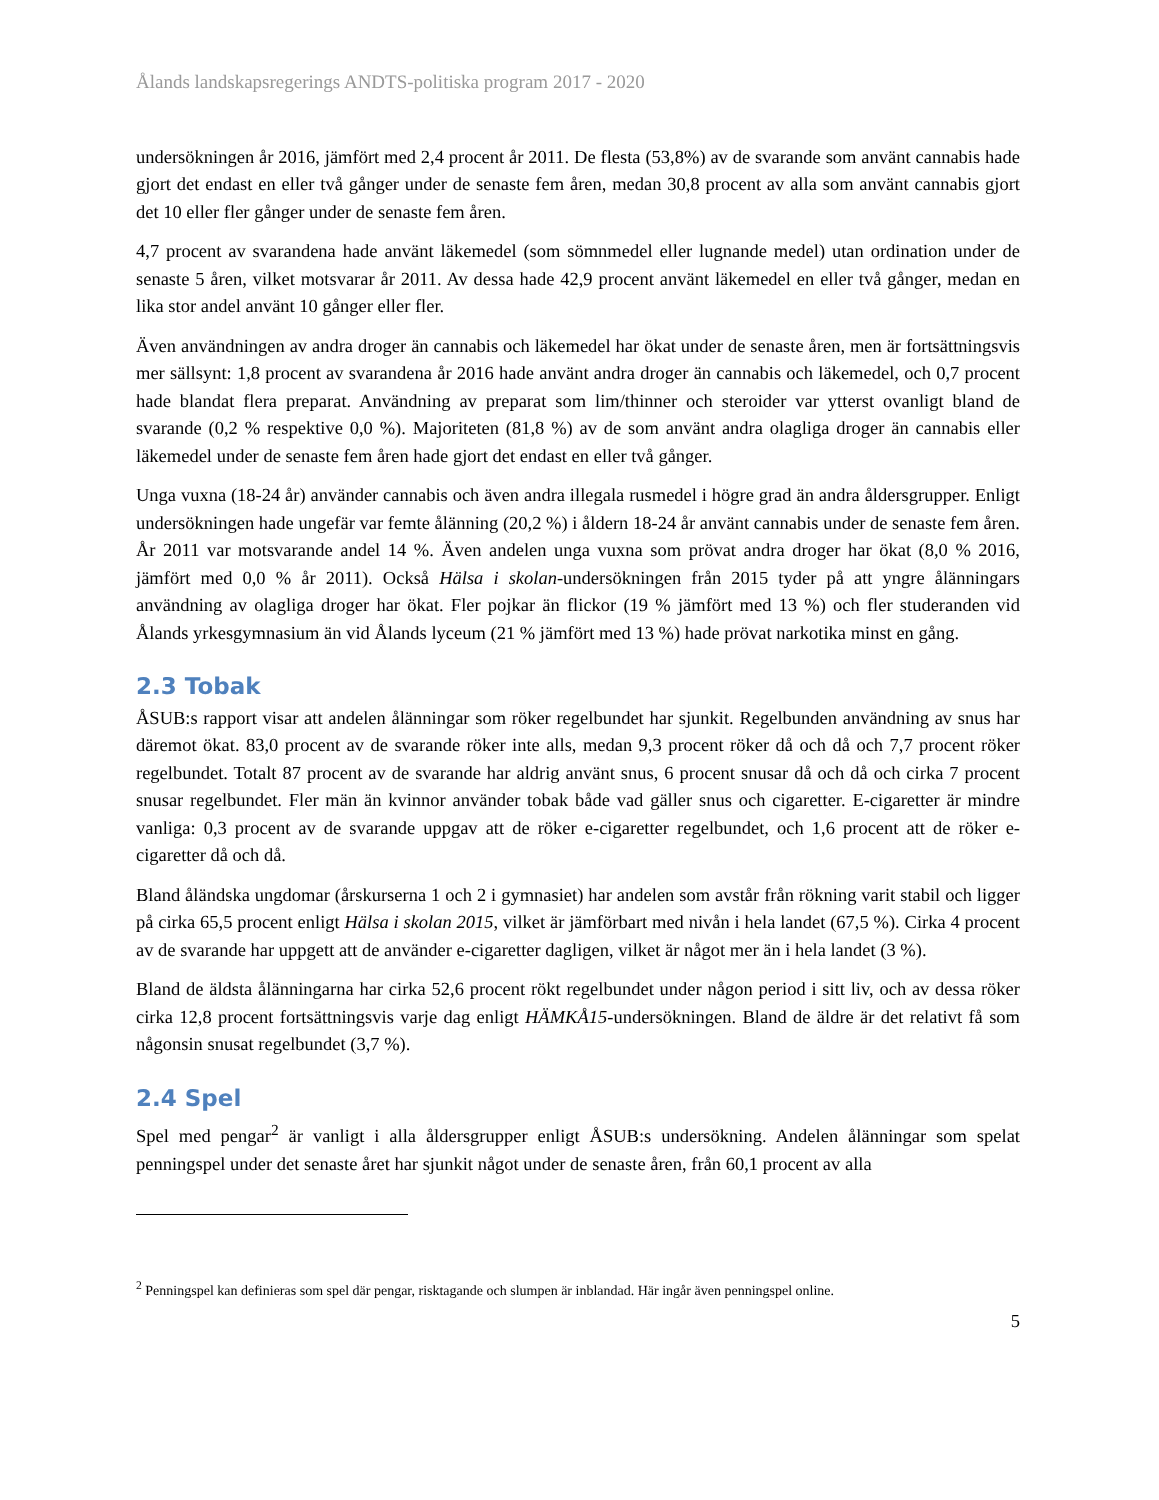Ålands landskapsregerings ANDTS-politiska program 2017 - 2020
undersökningen år 2016, jämfört med 2,4 procent år 2011. De flesta (53,8%) av de svarande som använt cannabis hade gjort det endast en eller två gånger under de senaste fem åren, medan 30,8 procent av alla som använt cannabis gjort det 10 eller fler gånger under de senaste fem åren.
4,7 procent av svarandena hade använt läkemedel (som sömnmedel eller lugnande medel) utan ordination under de senaste 5 åren, vilket motsvarar år 2011. Av dessa hade 42,9 procent använt läkemedel en eller två gånger, medan en lika stor andel använt 10 gånger eller fler.
Även användningen av andra droger än cannabis och läkemedel har ökat under de senaste åren, men är fortsättningsvis mer sällsynt: 1,8 procent av svarandena år 2016 hade använt andra droger än cannabis och läkemedel, och 0,7 procent hade blandat flera preparat. Användning av preparat som lim/thinner och steroider var ytterst ovanligt bland de svarande (0,2 % respektive 0,0 %). Majoriteten (81,8 %) av de som använt andra olagliga droger än cannabis eller läkemedel under de senaste fem åren hade gjort det endast en eller två gånger.
Unga vuxna (18-24 år) använder cannabis och även andra illegala rusmedel i högre grad än andra åldersgrupper. Enligt undersökningen hade ungefär var femte ålänning (20,2 %) i åldern 18-24 år använt cannabis under de senaste fem åren. År 2011 var motsvarande andel 14 %. Även andelen unga vuxna som prövat andra droger har ökat (8,0 % 2016, jämfört med 0,0 % år 2011). Också Hälsa i skolan-undersökningen från 2015 tyder på att yngre ålänningars användning av olagliga droger har ökat. Fler pojkar än flickor (19 % jämfört med 13 %) och fler studeranden vid Ålands yrkesgymnasium än vid Ålands lyceum (21 % jämfört med 13 %) hade prövat narkotika minst en gång.
2.3 Tobak
ÅSUB:s rapport visar att andelen ålänningar som röker regelbundet har sjunkit. Regelbunden användning av snus har däremot ökat. 83,0 procent av de svarande röker inte alls, medan 9,3 procent röker då och då och 7,7 procent röker regelbundet. Totalt 87 procent av de svarande har aldrig använt snus, 6 procent snusar då och då och cirka 7 procent snusar regelbundet. Fler män än kvinnor använder tobak både vad gäller snus och cigaretter. E-cigaretter är mindre vanliga: 0,3 procent av de svarande uppgav att de röker e-cigaretter regelbundet, och 1,6 procent att de röker e-cigaretter då och då.
Bland åländska ungdomar (årskurserna 1 och 2 i gymnasiet) har andelen som avstår från rökning varit stabil och ligger på cirka 65,5 procent enligt Hälsa i skolan 2015, vilket är jämförbart med nivån i hela landet (67,5 %). Cirka 4 procent av de svarande har uppgett att de använder e-cigaretter dagligen, vilket är något mer än i hela landet (3 %).
Bland de äldsta ålänningarna har cirka 52,6 procent rökt regelbundet under någon period i sitt liv, och av dessa röker cirka 12,8 procent fortsättningsvis varje dag enligt HÄMKÅ15-undersökningen. Bland de äldre är det relativt få som någonsin snusat regelbundet (3,7 %).
2.4 Spel
Spel med pengar<sup>2</sup> är vanligt i alla åldersgrupper enligt ÅSUB:s undersökning. Andelen ålänningar som spelat penningspel under det senaste året har sjunkit något under de senaste åren, från 60,1 procent av alla
<sup>2</sup> Penningspel kan definieras som spel där pengar, risktagande och slumpen är inblandad. Här ingår även penningspel online.
5